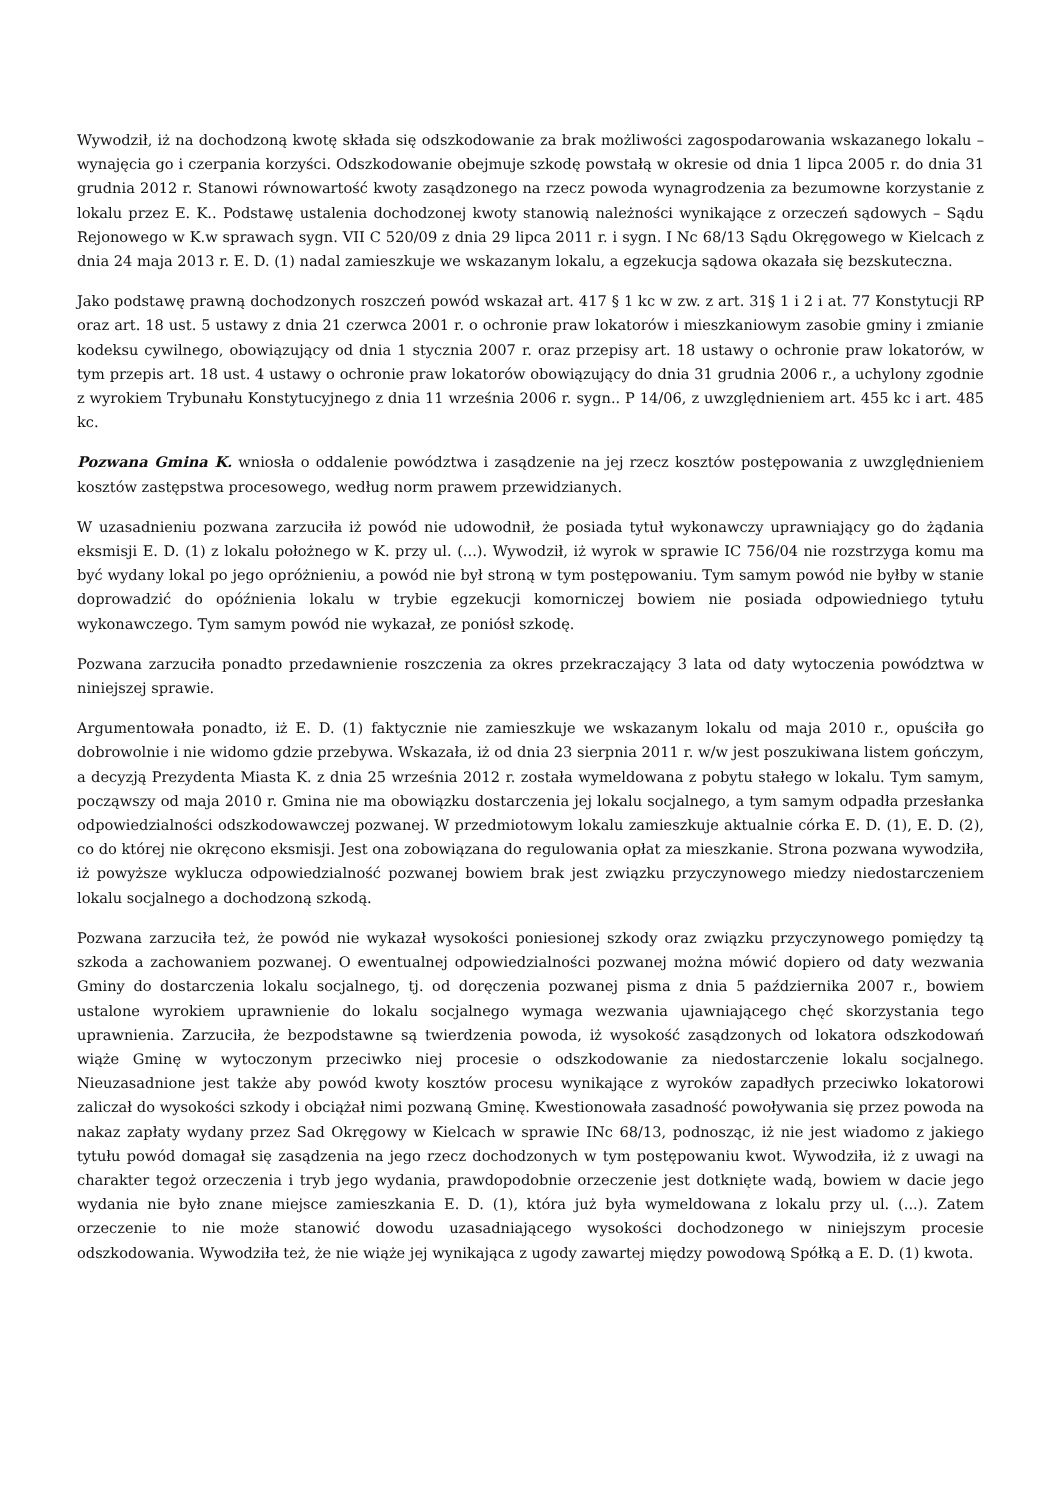Wywodził, iż na dochodzoną kwotę składa się odszkodowanie za brak możliwości zagospodarowania wskazanego lokalu – wynajęcia go i czerpania korzyści. Odszkodowanie obejmuje szkodę powstałą w okresie od dnia 1 lipca 2005 r. do dnia 31 grudnia 2012 r. Stanowi równowartość kwoty zasądzonego na rzecz powoda wynagrodzenia za bezumowne korzystanie z lokalu przez E. K.. Podstawę ustalenia dochodzonej kwoty stanowią należności wynikające z orzeczeń sądowych – Sądu Rejonowego w K.w sprawach sygn. VII C 520/09 z dnia 29 lipca 2011 r. i sygn. I Nc 68/13 Sądu Okręgowego w Kielcach z dnia 24 maja 2013 r. E. D. (1) nadal zamieszkuje we wskazanym lokalu, a egzekucja sądowa okazała się bezskuteczna.
Jako podstawę prawną dochodzonych roszczeń powód wskazał art. 417 § 1 kc w zw. z art. 31§ 1 i 2 i at. 77 Konstytucji RP oraz art. 18 ust. 5 ustawy z dnia 21 czerwca 2001 r. o ochronie praw lokatorów i mieszkaniowym zasobie gminy i zmianie kodeksu cywilnego, obowiązujący od dnia 1 stycznia 2007 r. oraz przepisy art. 18 ustawy o ochronie praw lokatorów, w tym przepis art. 18 ust. 4 ustawy o ochronie praw lokatorów obowiązujący do dnia 31 grudnia 2006 r., a uchylony zgodnie z wyrokiem Trybunału Konstytucyjnego z dnia 11 września 2006 r. sygn.. P 14/06, z uwzględnieniem art. 455 kc i art. 485 kc.
Pozwana Gmina K. wniosła o oddalenie powództwa i zasądzenie na jej rzecz kosztów postępowania z uwzględnieniem kosztów zastępstwa procesowego, według norm prawem przewidzianych.
W uzasadnieniu pozwana zarzuciła iż powód nie udowodnił, że posiada tytuł wykonawczy uprawniający go do żądania eksmisji E. D. (1) z lokalu położnego w K. przy ul. (...). Wywodził, iż wyrok w sprawie IC 756/04 nie rozstrzyga komu ma być wydany lokal po jego opróżnieniu, a powód nie był stroną w tym postępowaniu. Tym samym powód nie byłby w stanie doprowadzić do opóźnienia lokalu w trybie egzekucji komorniczej bowiem nie posiada odpowiedniego tytułu wykonawczego. Tym samym powód nie wykazał, ze poniósł szkodę.
Pozwana zarzuciła ponadto przedawnienie roszczenia za okres przekraczający 3 lata od daty wytoczenia powództwa w niniejszej sprawie.
Argumentowała ponadto, iż E. D. (1) faktycznie nie zamieszkuje we wskazanym lokalu od maja 2010 r., opuściła go dobrowolnie i nie widomo gdzie przebywa. Wskazała, iż od dnia 23 sierpnia 2011 r. w/w jest poszukiwana listem gończym, a decyzją Prezydenta Miasta K. z dnia 25 września 2012 r. została wymeldowana z pobytu stałego w lokalu. Tym samym, począwszy od maja 2010 r. Gmina nie ma obowiązku dostarczenia jej lokalu socjalnego, a tym samym odpadła przesłanka odpowiedzialności odszkodowawczej pozwanej. W przedmiotowym lokalu zamieszkuje aktualnie córka E. D. (1), E. D. (2), co do której nie okręcono eksmisji. Jest ona zobowiązana do regulowania opłat za mieszkanie. Strona pozwana wywodziła, iż powyższe wyklucza odpowiedzialność pozwanej bowiem brak jest związku przyczynowego miedzy niedostarczeniem lokalu socjalnego a dochodzoną szkodą.
Pozwana zarzuciła też, że powód nie wykazał wysokości poniesionej szkody oraz związku przyczynowego pomiędzy tą szkoda a zachowaniem pozwanej. O ewentualnej odpowiedzialności pozwanej można mówić dopiero od daty wezwania Gminy do dostarczenia lokalu socjalnego, tj. od doręczenia pozwanej pisma z dnia 5 października 2007 r., bowiem ustalone wyrokiem uprawnienie do lokalu socjalnego wymaga wezwania ujawniającego chęć skorzystania tego uprawnienia. Zarzuciła, że bezpodstawne są twierdzenia powoda, iż wysokość zasądzonych od lokatora odszkodowań wiąże Gminę w wytoczonym przeciwko niej procesie o odszkodowanie za niedostarczenie lokalu socjalnego. Nieuzasadnione jest także aby powód kwoty kosztów procesu wynikające z wyroków zapadłych przeciwko lokatorowi zaliczał do wysokości szkody i obciążał nimi pozwaną Gminę. Kwestionowała zasadność powoływania się przez powoda na nakaz zapłaty wydany przez Sad Okręgowy w Kielcach w sprawie INc 68/13, podnosząc, iż nie jest wiadomo z jakiego tytułu powód domagał się zasądzenia na jego rzecz dochodzonych w tym postępowaniu kwot. Wywodziła, iż z uwagi na charakter tegoż orzeczenia i tryb jego wydania, prawdopodobnie orzeczenie jest dotknięte wadą, bowiem w dacie jego wydania nie było znane miejsce zamieszkania E. D. (1), która już była wymeldowana z lokalu przy ul. (...). Zatem orzeczenie to nie może stanowić dowodu uzasadniającego wysokości dochodzonego w niniejszym procesie odszkodowania. Wywodziła też, że nie wiąże jej wynikająca z ugody zawartej między powodową Spółką a E. D. (1) kwota.